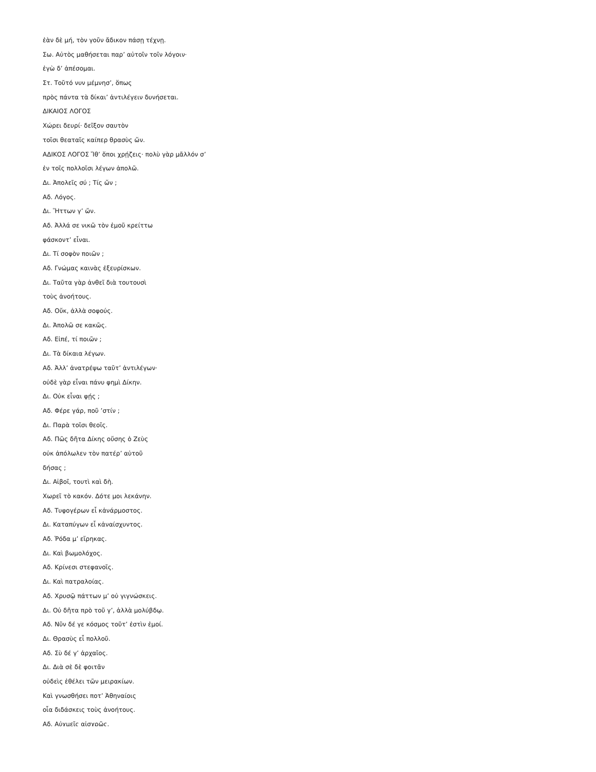ἐὰν δὲ μή, τὸν γοῦν ἄδικον πάσῃ τέχνῃ.
Σω. Αὐτὸς μαθήσεται παρ’ αὐτοῖν τοῖν λόγοιν·
ἐγὼ δ’ ἀπέσομαι.
Στ. Τοῦτό νυν μέμνησ’, ὅπως
πρὸς πάντα τὰ δίκαι’ ἀντιλέγειν δυνήσεται.
ΔΙΚΑΙΟΣ ΛΟΓΟΣ
Χώρει δευρί· δεῖξον σαυτὸν
τοῖσι θεαταῖς καίπερ θρασὺς ὤν.
ΑΔΙΚΟΣ ΛΟΓΟΣ Ἴθ’ ὅποι χρῄζεις· πολὺ γὰρ μᾶλλόν σ’
ἐν τοῖς πολλοῖσι λέγων ἀπολῶ.
Δι. Ἀπολεῖς σύ ; Τίς ὤν ;
Αδ. Λόγος.
Δι. Ἥττων γ’ ὤν.
Αδ. Ἀλλά σε νικῶ τὸν ἐμοῦ κρείττω
φάσκοντ’ εἶναι.
Δι. Τί σοφὸν ποιῶν ;
Αδ. Γνώμας καινὰς ἐξευρίσκων.
Δι. Ταῦτα γὰρ ἀνθεῖ διὰ τουτουσὶ
τοὺς ἀνοήτους.
Αδ. Οὔκ, ἀλλὰ σοφούς.
Δι. Ἀπολῶ σε κακῶς.
Αδ. Εἰπέ, τί ποιῶν ;
Δι. Τὰ δίκαια λέγων.
Αδ. Ἀλλ’ ἀνατρέψω ταῦτ’ ἀντιλέγων·
οὐδὲ γὰρ εἶναι πάνυ φημὶ Δίκην.
Δι. Οὐκ εἶναι φῄς ;
Αδ. Φέρε γάρ, ποῦ ’στίν ;
Δι. Παρὰ τοῖσι θεοῖς.
Αδ. Πῶς δῆτα Δίκης οὔσης ὁ Ζεὺς
οὐκ ἀπόλωλεν τὸν πατέρ’ αὑτοῦ
δήσας ;
Δι. Αἰβοῖ, τουτὶ καὶ δὴ.
Χωρεῖ τὸ κακόν. Δότε μοι λεκάνην.
Αδ. Τυφογέρων εἶ κἀνάρμοστος.
Δι. Καταπύγων εἶ κἀναίσχυντος.
Αδ. Ῥόδα μ’ εἴρηκας.
Δι. Καὶ βωμολόχος.
Αδ. Κρίνεσι στεφανοῖς.
Δι. Καὶ πατραλοίας.
Αδ. Χρυσῷ πάττων μ’ οὐ γιγνώσκεις.
Δι. Οὐ δῆτα πρὸ τοῦ γ’, ἀλλὰ μολύβδῳ.
Αδ. Νῦν δέ γε κόσμος τοῦτ’ ἐστὶν ἐμοί.
Δι. Θρασὺς εἶ πολλοῦ.
Αδ. Σὺ δέ γ’ ἀρχαῖος.
Δι. Διὰ σὲ δὲ φοιτᾶν
οὐδεὶς ἐθέλει τῶν μειρακίων.
Καὶ γνωσθήσει ποτ’ Ἀθηναίοις
οἷα διδάσκεις τοὺς ἀνοήτους.
Αδ. Αὐχμεῖς αἰσχρῶς.